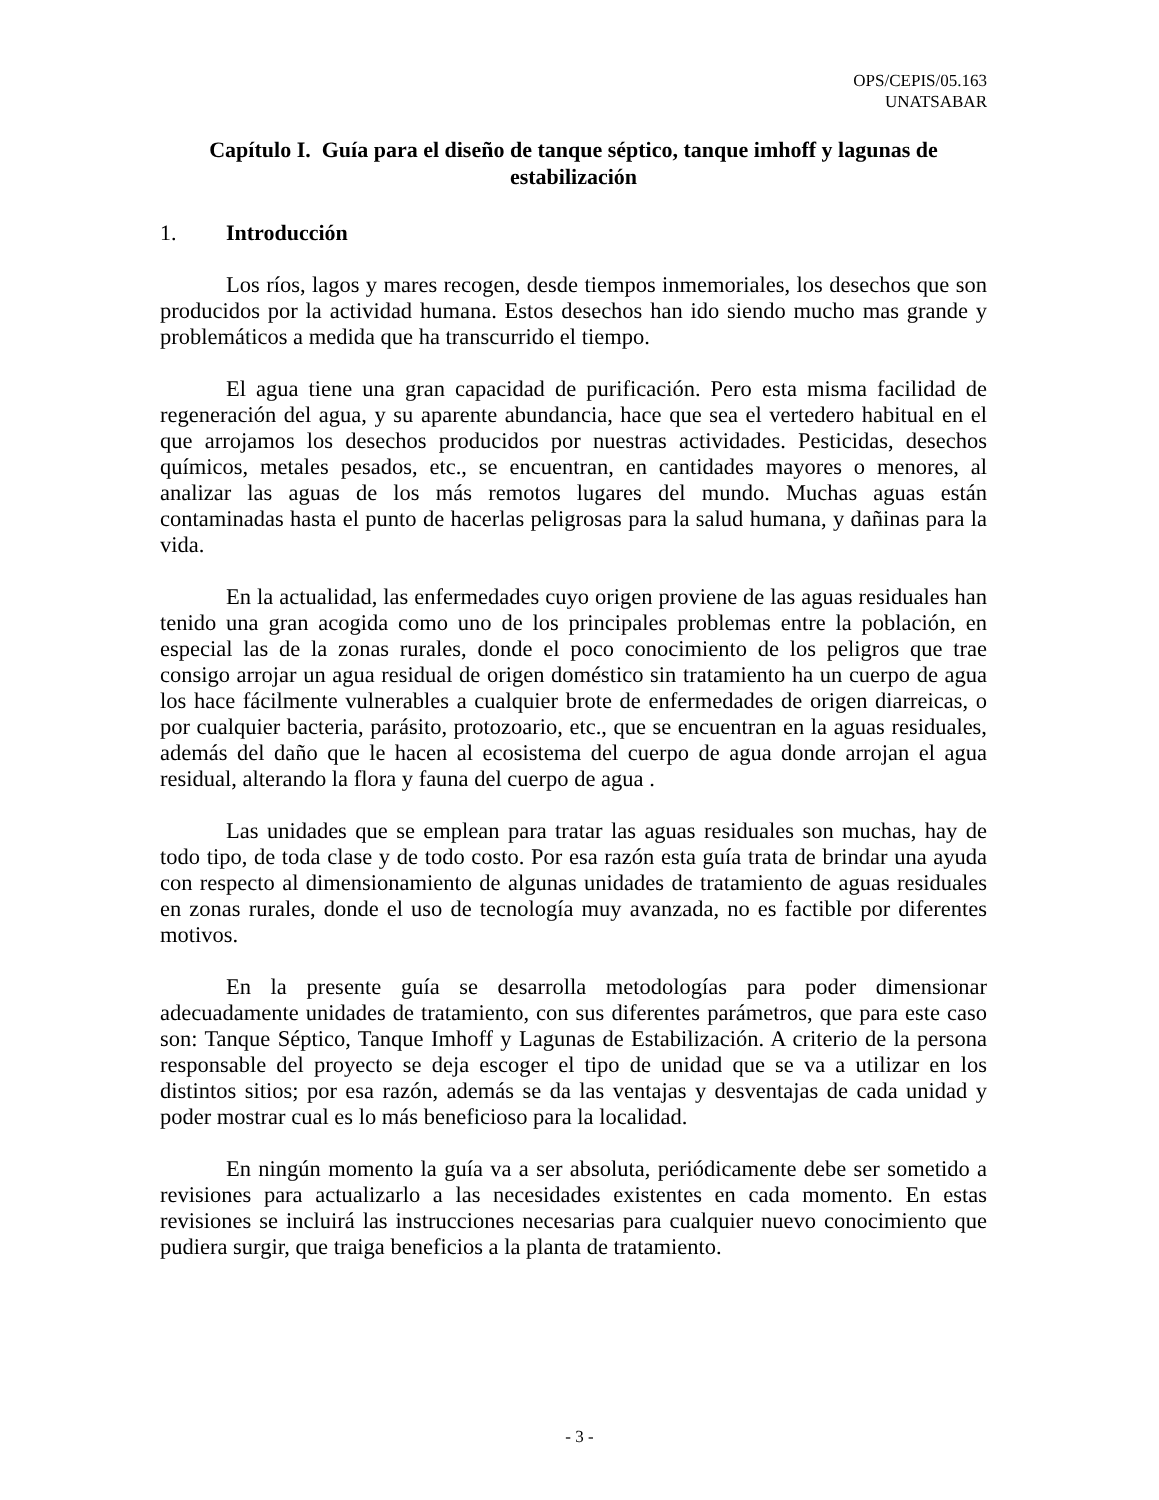OPS/CEPIS/05.163
UNATSABAR
Capítulo I. Guía para el diseño de tanque séptico, tanque imhoff y lagunas de estabilización
1. Introducción
Los ríos, lagos y mares recogen, desde tiempos inmemoriales, los desechos que son producidos por la actividad humana. Estos desechos han ido siendo mucho mas grande y problemáticos a medida que ha transcurrido el tiempo.
El agua tiene una gran capacidad de purificación. Pero esta misma facilidad de regeneración del agua, y su aparente abundancia, hace que sea el vertedero habitual en el que arrojamos los desechos producidos por nuestras actividades. Pesticidas, desechos químicos, metales pesados, etc., se encuentran, en cantidades mayores o menores, al analizar las aguas de los más remotos lugares del mundo. Muchas aguas están contaminadas hasta el punto de hacerlas peligrosas para la salud humana, y dañinas para la vida.
En la actualidad, las enfermedades cuyo origen proviene de las aguas residuales han tenido una gran acogida como uno de los principales problemas entre la población, en especial las de la zonas rurales, donde el poco conocimiento de los peligros que trae consigo arrojar un agua residual de origen doméstico sin tratamiento ha un cuerpo de agua los hace fácilmente vulnerables a cualquier brote de enfermedades de origen diarreicas, o por cualquier bacteria, parásito, protozoario, etc., que se encuentran en la aguas residuales, además del daño que le hacen al ecosistema del cuerpo de agua donde arrojan el agua residual, alterando la flora y fauna del cuerpo de agua .
Las unidades que se emplean para tratar las aguas residuales son muchas, hay de todo tipo, de toda clase y de todo costo. Por esa razón esta guía trata de brindar una ayuda con respecto al dimensionamiento de algunas unidades de tratamiento de aguas residuales en zonas rurales, donde el uso de tecnología muy avanzada, no es factible por diferentes motivos.
En la presente guía se desarrolla metodologías para poder dimensionar adecuadamente unidades de tratamiento, con sus diferentes parámetros, que para este caso son: Tanque Séptico, Tanque Imhoff y Lagunas de Estabilización. A criterio de la persona responsable del proyecto se deja escoger el tipo de unidad que se va a utilizar en los distintos sitios; por esa razón, además se da las ventajas y desventajas de cada unidad y poder mostrar cual es lo más beneficioso para la localidad.
En ningún momento la guía va a ser absoluta, periódicamente debe ser sometido a revisiones para actualizarlo a las necesidades existentes en cada momento. En estas revisiones se incluirá las instrucciones necesarias para cualquier nuevo conocimiento que pudiera surgir, que traiga beneficios a la planta de tratamiento.
- 3 -